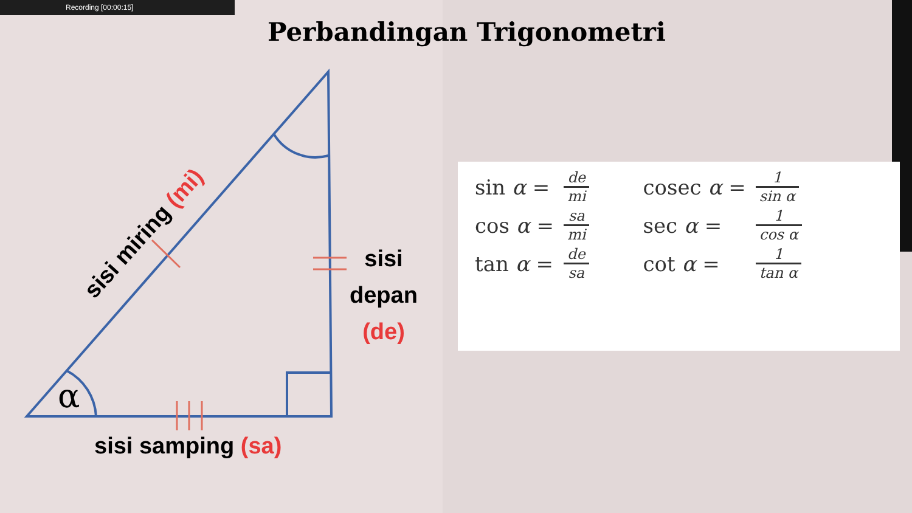Recording [00:00:15]
Perbandingan Trigonometri
α
sisi miring (mi)
sisi
depan
(de)
sisi samping (sa)
| sin α = | de mi | cosec α = | 1 sin α |
| cos α = | sa mi | sec α = | 1 cos α |
| tan α = | de sa | cot α = | 1 tan α |